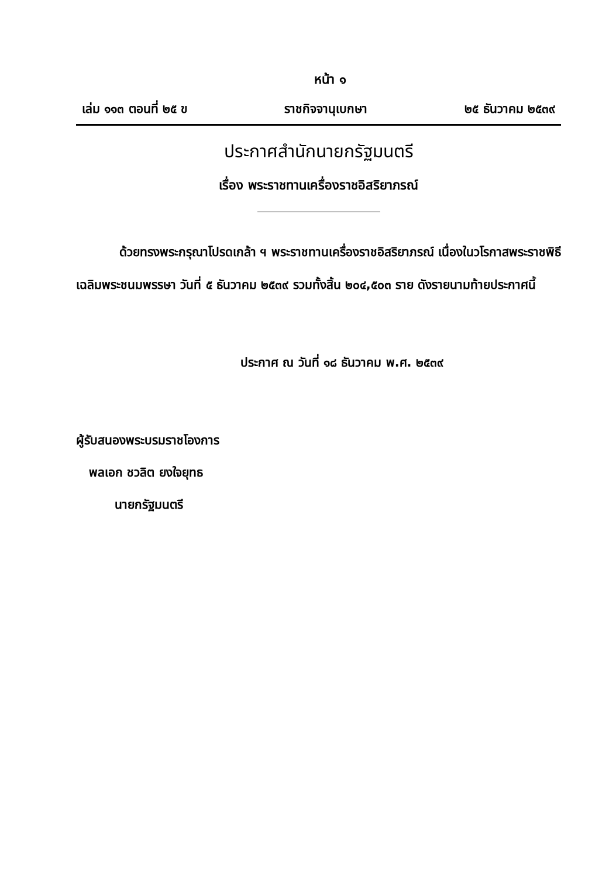หน้า ๑
เล่ม ๑๑๓ ตอนที่ ๒๕ ข ราชกิจจานุเบกษา ๒๕ ธันวาคม ๒๕๓๙
ประกาศสำนักนายกรัฐมนตรี
เรื่อง พระราชทานเครื่องราชอิสริยาภรณ์
ด้วยทรงพระกรุณาโปรดเกล้า ฯ พระราชทานเครื่องราชอิสริยาภรณ์ เนื่องในวโรกาสพระราชพิธีเฉลิมพระชนมพรรษา วันที่ ๕ ธันวาคม ๒๕๓๙ รวมทั้งสิ้น ๒๐๔,๕๐๓ ราย ดังรายนามท้ายประกาศนี้
ประกาศ ณ วันที่ ๑๘ ธันวาคม พ.ศ. ๒๕๓๙
ผู้รับสนองพระบรมราชโองการ
พลเอก ชวลิต ยงใจยุทธ
นายกรัฐมนตรี